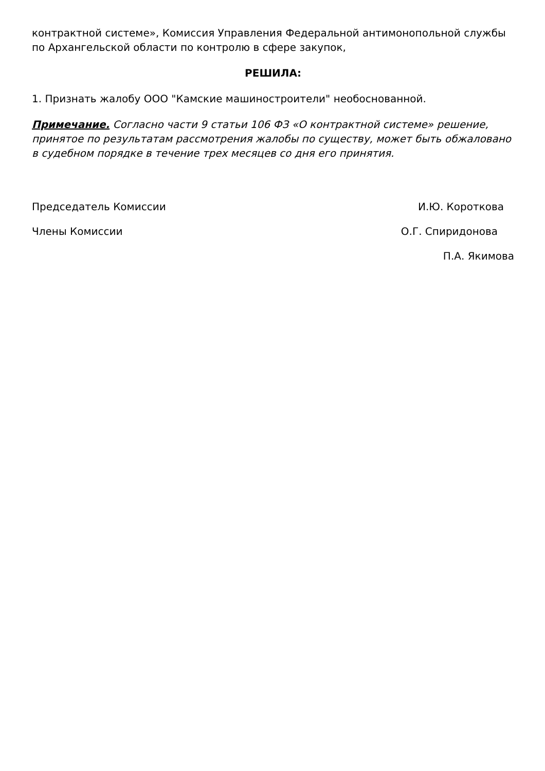контрактной системе», Комиссия Управления Федеральной антимонопольной службы по Архангельской области по контролю в сфере закупок,
РЕШИЛА:
1. Признать жалобу ООО "Камские машиностроители" необоснованной.
Примечание. Согласно части 9 статьи 106 ФЗ «О контрактной системе» решение, принятое по результатам рассмотрения жалобы по существу, может быть обжаловано в судебном порядке в течение трех месяцев со дня его принятия.
Председатель Комиссии И.Ю. Короткова
Члены Комиссии О.Г. Спиридонова
П.А. Якимова